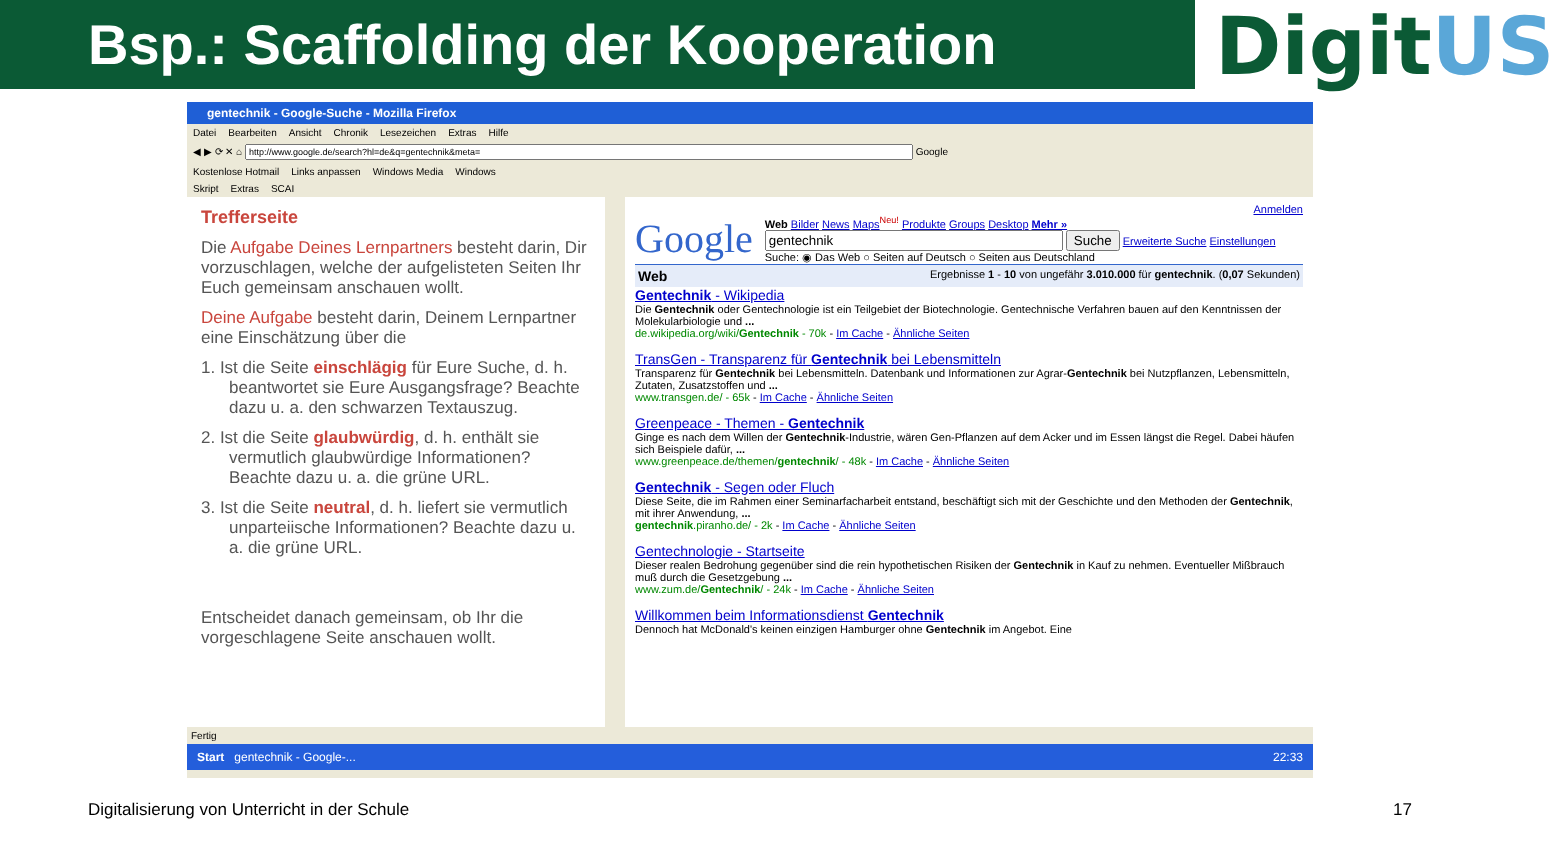Bsp.: Scaffolding der Kooperation
DigitUS
gentechnik - Google-Suche - Mozilla Firefox
Datei Bearbeiten Ansicht Chronik Lesezeichen Extras Hilfe
◀ ▶ ⟳ ✕ ⌂ Google
Kostenlose Hotmail Links anpassen Windows Media Windows
Skript Extras SCAI
Trefferseite
Die Aufgabe Deines Lernpartners besteht darin, Dir vorzuschlagen, welche der aufgelisteten Seiten Ihr Euch gemeinsam anschauen wollt.
Deine Aufgabe besteht darin, Deinem Lernpartner eine Einschätzung über die
1. Ist die Seite einschlägig für Eure Suche, d. h. beantwortet sie Eure Ausgangsfrage? Beachte dazu u. a. den schwarzen Textauszug.
2. Ist die Seite glaubwürdig, d. h. enthält sie vermutlich glaubwürdige Informationen? Beachte dazu u. a. die grüne URL.
3. Ist die Seite neutral, d. h. liefert sie vermutlich unparteiische Informationen? Beachte dazu u. a. die grüne URL.
Entscheidet danach gemeinsam, ob Ihr die vorgeschlagene Seite anschauen wollt.
Anmelden
Google
Web Bilder News Maps<sup>Neu!</sup> Produkte Groups Desktop Mehr »
Suche Erweiterte Suche Einstellungen
Suche: ◉ Das Web ○ Seiten auf Deutsch ○ Seiten aus Deutschland
Web Ergebnisse 1 - 10 von ungefähr 3.010.000 für gentechnik. (0,07 Sekunden)
Gentechnik - Wikipedia
Die Gentechnik oder Gentechnologie ist ein Teilgebiet der Biotechnologie. Gentechnische Verfahren bauen auf den Kenntnissen der Molekularbiologie und ...
de.wikipedia.org/wiki/Gentechnik - 70k - Im Cache - Ähnliche Seiten
TransGen - Transparenz für Gentechnik bei Lebensmitteln
Transparenz für Gentechnik bei Lebensmitteln. Datenbank und Informationen zur Agrar-Gentechnik bei Nutzpflanzen, Lebensmitteln, Zutaten, Zusatzstoffen und ...
www.transgen.de/ - 65k - Im Cache - Ähnliche Seiten
Greenpeace - Themen - Gentechnik
Ginge es nach dem Willen der Gentechnik-Industrie, wären Gen-Pflanzen auf dem Acker und im Essen längst die Regel. Dabei häufen sich Beispiele dafür, ...
www.greenpeace.de/themen/gentechnik/ - 48k - Im Cache - Ähnliche Seiten
Gentechnik - Segen oder Fluch
Diese Seite, die im Rahmen einer Seminarfacharbeit entstand, beschäftigt sich mit der Geschichte und den Methoden der Gentechnik, mit ihrer Anwendung, ...
gentechnik.piranho.de/ - 2k - Im Cache - Ähnliche Seiten
Gentechnologie - Startseite
Dieser realen Bedrohung gegenüber sind die rein hypothetischen Risiken der Gentechnik in Kauf zu nehmen. Eventueller Mißbrauch muß durch die Gesetzgebung ...
www.zum.de/Gentechnik/ - 24k - Im Cache - Ähnliche Seiten
Willkommen beim Informationsdienst Gentechnik
Dennoch hat McDonald's keinen einzigen Hamburger ohne Gentechnik im Angebot. Eine
Fertig
Start gentechnik - Google-... 22:33
Digitalisierung von Unterricht in der Schule
17